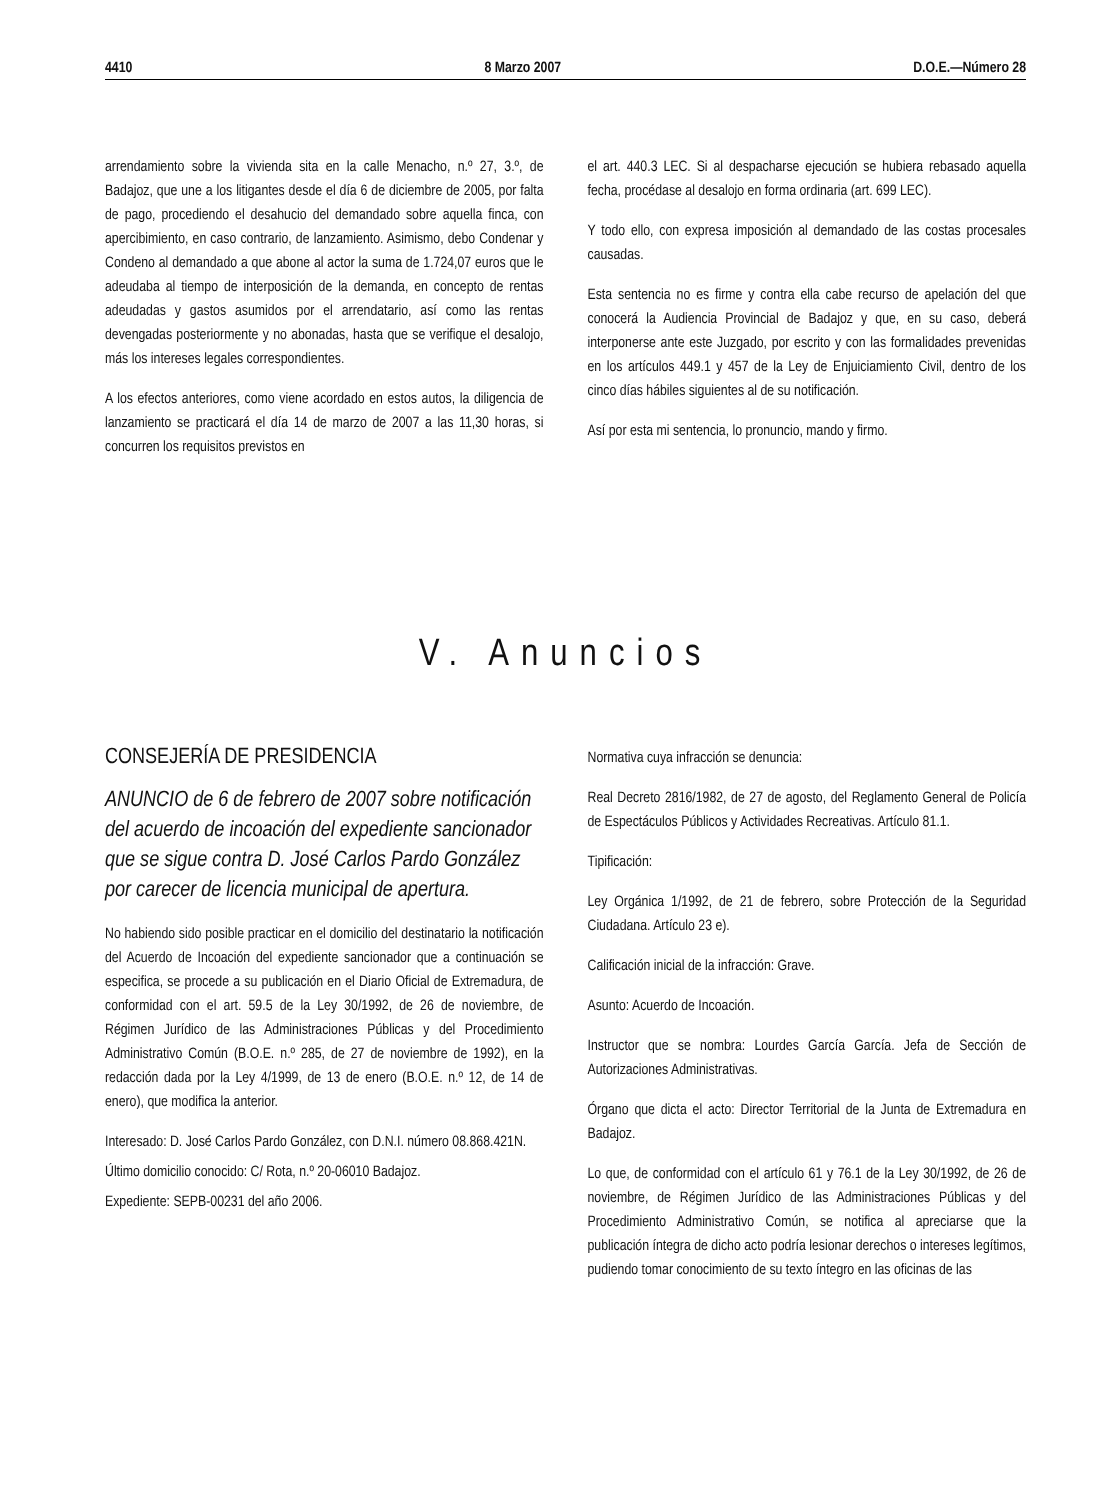4410 8 Marzo 2007 D.O.E.—Número 28
arrendamiento sobre la vivienda sita en la calle Menacho, n.º 27, 3.º, de Badajoz, que une a los litigantes desde el día 6 de diciembre de 2005, por falta de pago, procediendo el desahucio del demandado sobre aquella finca, con apercibimiento, en caso contrario, de lanzamiento. Asimismo, debo Condenar y Condeno al demandado a que abone al actor la suma de 1.724,07 euros que le adeudaba al tiempo de interposición de la demanda, en concepto de rentas adeudadas y gastos asumidos por el arrendatario, así como las rentas devengadas posteriormente y no abonadas, hasta que se verifique el desalojo, más los intereses legales correspondientes.
A los efectos anteriores, como viene acordado en estos autos, la diligencia de lanzamiento se practicará el día 14 de marzo de 2007 a las 11,30 horas, si concurren los requisitos previstos en
el art. 440.3 LEC. Si al despacharse ejecución se hubiera rebasado aquella fecha, procédase al desalojo en forma ordinaria (art. 699 LEC).
Y todo ello, con expresa imposición al demandado de las costas procesales causadas.
Esta sentencia no es firme y contra ella cabe recurso de apelación del que conocerá la Audiencia Provincial de Badajoz y que, en su caso, deberá interponerse ante este Juzgado, por escrito y con las formalidades prevenidas en los artículos 449.1 y 457 de la Ley de Enjuiciamiento Civil, dentro de los cinco días hábiles siguientes al de su notificación.
Así por esta mi sentencia, lo pronuncio, mando y firmo.
V. Anuncios
CONSEJERÍA DE PRESIDENCIA
ANUNCIO de 6 de febrero de 2007 sobre notificación del acuerdo de incoación del expediente sancionador que se sigue contra D. José Carlos Pardo González por carecer de licencia municipal de apertura.
No habiendo sido posible practicar en el domicilio del destinatario la notificación del Acuerdo de Incoación del expediente sancionador que a continuación se especifica, se procede a su publicación en el Diario Oficial de Extremadura, de conformidad con el art. 59.5 de la Ley 30/1992, de 26 de noviembre, de Régimen Jurídico de las Administraciones Públicas y del Procedimiento Administrativo Común (B.O.E. n.º 285, de 27 de noviembre de 1992), en la redacción dada por la Ley 4/1999, de 13 de enero (B.O.E. n.º 12, de 14 de enero), que modifica la anterior.
Interesado: D. José Carlos Pardo González, con D.N.I. número 08.868.421N.
Último domicilio conocido: C/ Rota, n.º 20-06010 Badajoz.
Expediente: SEPB-00231 del año 2006.
Normativa cuya infracción se denuncia:
Real Decreto 2816/1982, de 27 de agosto, del Reglamento General de Policía de Espectáculos Públicos y Actividades Recreativas. Artículo 81.1.
Tipificación:
Ley Orgánica 1/1992, de 21 de febrero, sobre Protección de la Seguridad Ciudadana. Artículo 23 e).
Calificación inicial de la infracción: Grave.
Asunto: Acuerdo de Incoación.
Instructor que se nombra: Lourdes García García. Jefa de Sección de Autorizaciones Administrativas.
Órgano que dicta el acto: Director Territorial de la Junta de Extremadura en Badajoz.
Lo que, de conformidad con el artículo 61 y 76.1 de la Ley 30/1992, de 26 de noviembre, de Régimen Jurídico de las Administraciones Públicas y del Procedimiento Administrativo Común, se notifica al apreciarse que la publicación íntegra de dicho acto podría lesionar derechos o intereses legítimos, pudiendo tomar conocimiento de su texto íntegro en las oficinas de las